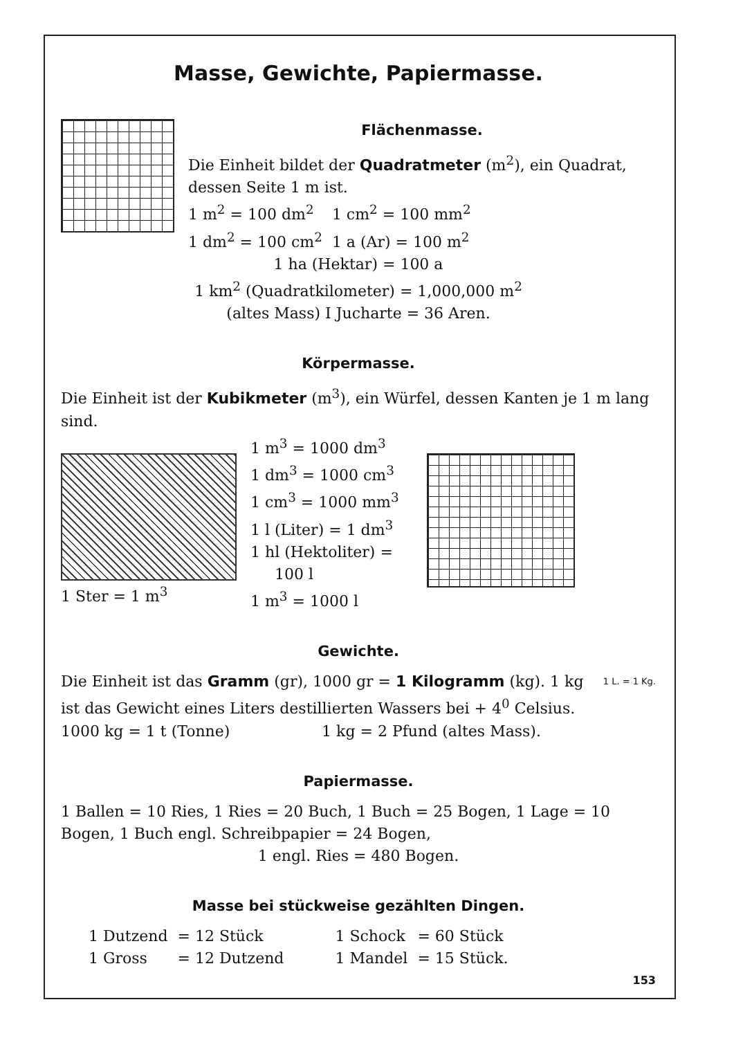Masse, Gewichte, Papiermasse.
Flächenmasse.
Die Einheit bildet der Quadratmeter (m<sup>2</sup>), ein Quadrat, dessen Seite 1 m ist.
| 1 m<sup>2</sup> = 100 dm<sup>2</sup> | 1 cm<sup>2</sup> = 100 mm<sup>2</sup> |
| 1 dm<sup>2</sup> = 100 cm<sup>2</sup> | 1 a (Ar) = 100 m<sup>2</sup> |
1 ha (Hektar) = 100 a
1 km<sup>2</sup> (Quadratkilometer) = 1,000,000 m<sup>2</sup>
(altes Mass) I Jucharte = 36 Aren.
Körpermasse.
Die Einheit ist der Kubikmeter (m<sup>3</sup>), ein Würfel, dessen Kanten je 1 m lang sind.
1 Ster = 1 m<sup>3</sup> 1 m<sup>3</sup> = 1000 dm<sup>3</sup>
1 dm<sup>3</sup> = 1000 cm<sup>3</sup>
1 cm<sup>3</sup> = 1000 mm<sup>3</sup>
1 l (Liter) = 1 dm<sup>3</sup>
1 hl (Hektoliter) =
100 l
1 m<sup>3</sup> = 1000 l
Gewichte.
Die Einheit ist das Gramm (gr), 1000 gr = 1 Kilogramm (kg). 1 kg ist das Gewicht eines Liters destillierten Wassers bei + 4<sup>0</sup> Celsius.
1 L. = 1 Kg.
| 1000 kg = 1 t (Tonne) | 1 kg = 2 Pfund (altes Mass). |
Papiermasse.
1 Ballen = 10 Ries, 1 Ries = 20 Buch, 1 Buch = 25 Bogen, 1 Lage = 10 Bogen, 1 Buch engl. Schreibpapier = 24 Bogen,
1 engl. Ries = 480 Bogen.
Masse bei stückweise gezählten Dingen.
| 1 Dutzend | = 12 Stück | 1 Schock | = 60 Stück |
| 1 Gross | = 12 Dutzend | 1 Mandel | = 15 Stück. |
153